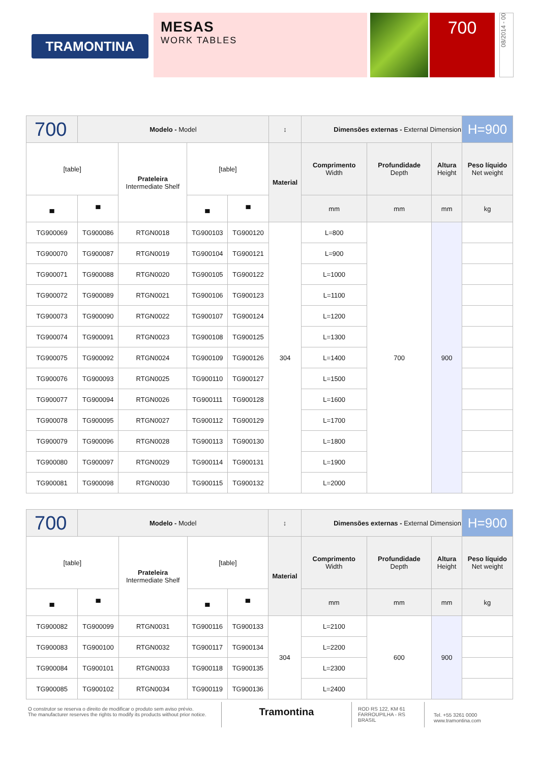TRAMONTINA
MESAS
WORK TABLES
700
08/2014 - 00
| 700 | Modelo - Model | | | | ↕ | Dimensões externas - External Dimension | | | H=900 |
| [table] | | Prateleira Intermediate Shelf | [table] | | Material | Comprimento Width | Profundidade Depth | Altura Height | Peso líquido Net weight |
| ▄ | ▀ | | ▄ | ▀ | | mm | mm | mm | kg |
| TG900069 | TG900086 | RTGN0018 | TG900103 | TG900120 | 304 | L=800 | 700 | 900 | |
| TG900070 | TG900087 | RTGN0019 | TG900104 | TG900121 | | L=900 | | | |
| TG900071 | TG900088 | RTGN0020 | TG900105 | TG900122 | | L=1000 | | | |
| TG900072 | TG900089 | RTGN0021 | TG900106 | TG900123 | | L=1100 | | | |
| TG900073 | TG900090 | RTGN0022 | TG900107 | TG900124 | | L=1200 | | | |
| TG900074 | TG900091 | RTGN0023 | TG900108 | TG900125 | | L=1300 | | | |
| TG900075 | TG900092 | RTGN0024 | TG900109 | TG900126 | | L=1400 | | | |
| TG900076 | TG900093 | RTGN0025 | TG900110 | TG900127 | | L=1500 | | | |
| TG900077 | TG900094 | RTGN0026 | TG900111 | TG900128 | | L=1600 | | | |
| TG900078 | TG900095 | RTGN0027 | TG900112 | TG900129 | | L=1700 | | | |
| TG900079 | TG900096 | RTGN0028 | TG900113 | TG900130 | | L=1800 | | | |
| TG900080 | TG900097 | RTGN0029 | TG900114 | TG900131 | | L=1900 | | | |
| TG900081 | TG900098 | RTGN0030 | TG900115 | TG900132 | | L=2000 | | | |
| 700 | Modelo - Model | | | | ↕ | Dimensões externas - External Dimension | | | H=900 |
| [table] | | Prateleira Intermediate Shelf | [table] | | Material | Comprimento Width | Profundidade Depth | Altura Height | Peso líquido Net weight |
| ▄ | ▀ | | ▄ | ▀ | | mm | mm | mm | kg |
| TG900082 | TG900099 | RTGN0031 | TG900116 | TG900133 | 304 | L=2100 | 600 | 900 | |
| TG900083 | TG900100 | RTGN0032 | TG900117 | TG900134 | | L=2200 | | | |
| TG900084 | TG900101 | RTGN0033 | TG900118 | TG900135 | | L=2300 | | | |
| TG900085 | TG900102 | RTGN0034 | TG900119 | TG900136 | | L=2400 | | | |
O construtor se reserva o direito de modificar o produto sem aviso prévio.
The manufacturer reserves the rights to modify its products without prior notice.
Tramontina
ROD RS 122, KM 61
FARROUPILHA - RS
BRASIL
Tel. +55 3261 0000
www.tramontina.com